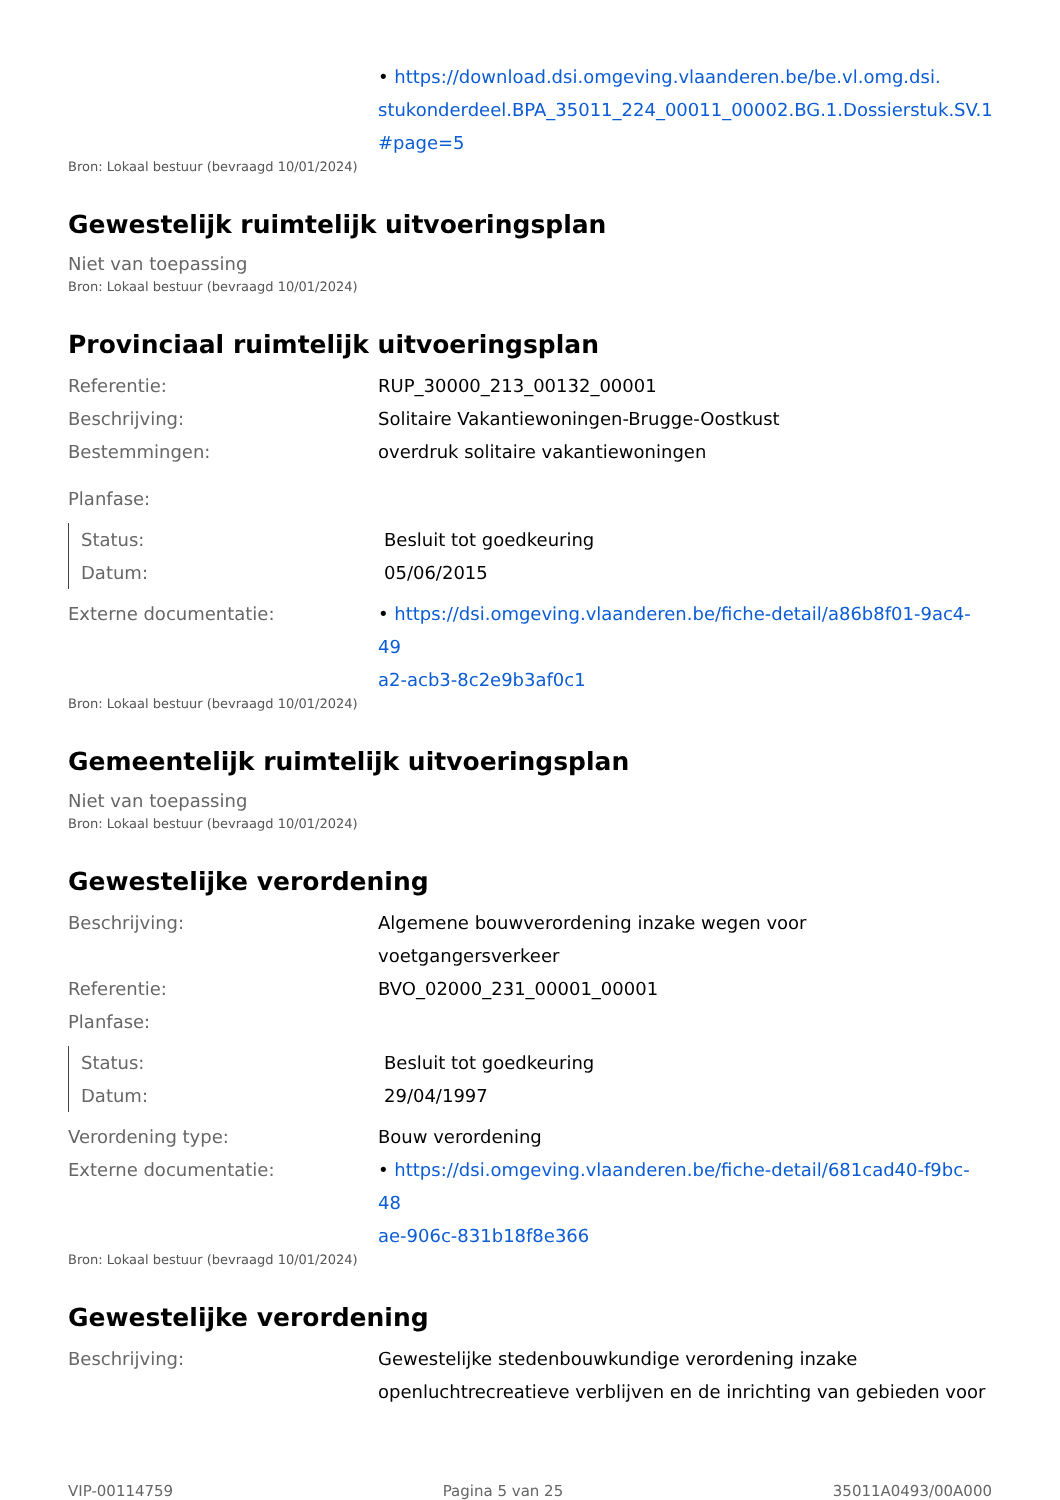• https://download.dsi.omgeving.vlaanderen.be/be.vl.omg.dsi.
stukonderdeel.BPA_35011_224_00011_00002.BG.1.Dossierstuk.SV.1
#page=5
Bron: Lokaal bestuur (bevraagd 10/01/2024)
Gewestelijk ruimtelijk uitvoeringsplan
Niet van toepassing
Bron: Lokaal bestuur (bevraagd 10/01/2024)
Provinciaal ruimtelijk uitvoeringsplan
Referentie: RUP_30000_213_00132_00001
Beschrijving: Solitaire Vakantiewoningen-Brugge-Oostkust
Bestemmingen: overdruk solitaire vakantiewoningen
Planfase:
Status: Besluit tot goedkeuring
Datum: 05/06/2015
Externe documentatie: • https://dsi.omgeving.vlaanderen.be/fiche-detail/a86b8f01-9ac4-49
a2-acb3-8c2e9b3af0c1
Bron: Lokaal bestuur (bevraagd 10/01/2024)
Gemeentelijk ruimtelijk uitvoeringsplan
Niet van toepassing
Bron: Lokaal bestuur (bevraagd 10/01/2024)
Gewestelijke verordening
Beschrijving: Algemene bouwverordening inzake wegen voor voetgangersverkeer
Referentie: BVO_02000_231_00001_00001
Planfase:
Status: Besluit tot goedkeuring
Datum: 29/04/1997
Verordening type: Bouw verordening
Externe documentatie: • https://dsi.omgeving.vlaanderen.be/fiche-detail/681cad40-f9bc-48
ae-906c-831b18f8e366
Bron: Lokaal bestuur (bevraagd 10/01/2024)
Gewestelijke verordening
Beschrijving: Gewestelijke stedenbouwkundige verordening inzake openluchtrecreatieve verblijven en de inrichting van gebieden voor
VIP-00114759 Pagina 5 van 25 35011A0493/00A000